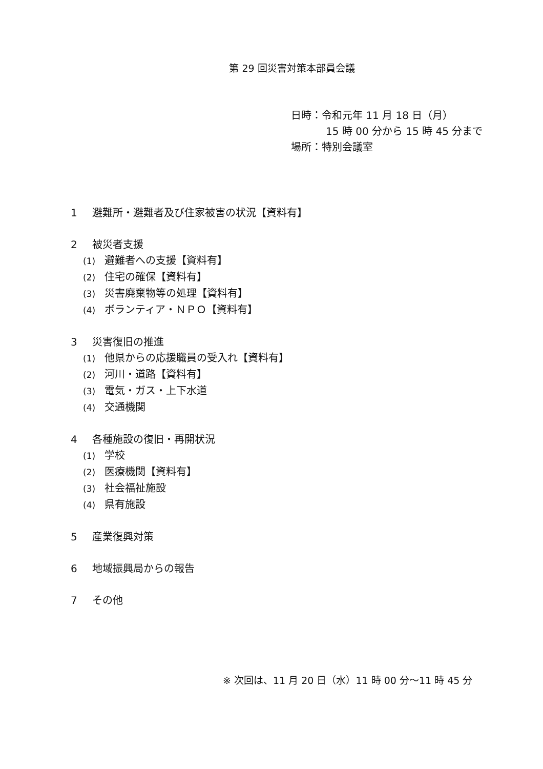第 29 回災害対策本部員会議
日時：令和元年 11 月 18 日（月）
15 時 00 分から 15 時 45 分まで
場所：特別会議室
1 避難所・避難者及び住家被害の状況【資料有】
2 被災者支援
(1) 避難者への支援【資料有】
(2) 住宅の確保【資料有】
(3) 災害廃棄物等の処理【資料有】
(4) ボランティア・ＮＰＯ【資料有】
3 災害復旧の推進
(1) 他県からの応援職員の受入れ【資料有】
(2) 河川・道路【資料有】
(3) 電気・ガス・上下水道
(4) 交通機関
4 各種施設の復旧・再開状況
(1) 学校
(2) 医療機関【資料有】
(3) 社会福祉施設
(4) 県有施設
5 産業復興対策
6 地域振興局からの報告
7 その他
※ 次回は、11 月 20 日（水）11 時 00 分～11 時 45 分